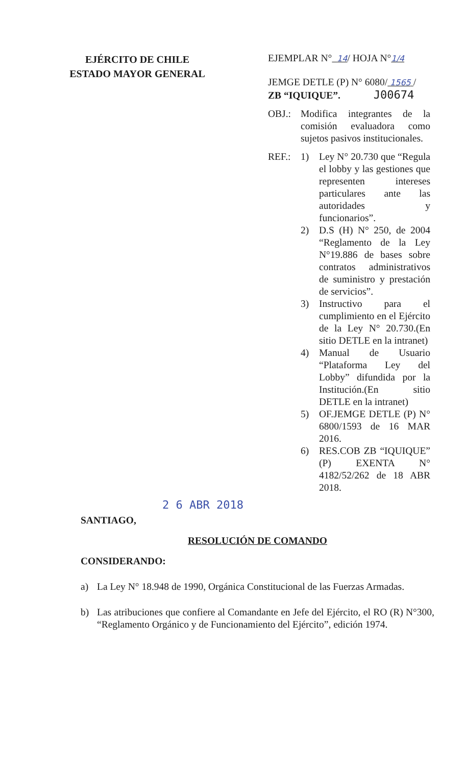EJÉRCITO DE CHILE
ESTADO MAYOR GENERAL
EJEMPLAR N° 14/ HOJA N°1/4
JEMGE DETLE (P) N° 6080/ 1565 /
ZB “IQUIQUE”. J00674
OBJ.: Modifica integrantes de la comisión evaluadora como sujetos pasivos institucionales.
REF.: 1) Ley N° 20.730 que “Regula el lobby y las gestiones que representen intereses particulares ante las autoridades y funcionarios”.
2) D.S (H) N° 250, de 2004 “Reglamento de la Ley N°19.886 de bases sobre contratos administrativos de suministro y prestación de servicios”.
3) Instructivo para el cumplimiento en el Ejército de la Ley N° 20.730.(En sitio DETLE en la intranet)
4) Manual de Usuario “Plataforma Ley del Lobby” difundida por la Institución.(En sitio DETLE en la intranet)
5) OF.JEMGE DETLE (P) N° 6800/1593 de 16 MAR 2016.
6) RES.COB ZB “IQUIQUE” (P) EXENTA N° 4182/52/262 de 18 ABR 2018.
2 6 ABR 2018
SANTIAGO,
RESOLUCIÓN DE COMANDO
CONSIDERANDO:
a) La Ley N° 18.948 de 1990, Orgánica Constitucional de las Fuerzas Armadas.
b) Las atribuciones que confiere al Comandante en Jefe del Ejército, el RO (R) N°300, “Reglamento Orgánico y de Funcionamiento del Ejército”, edición 1974.